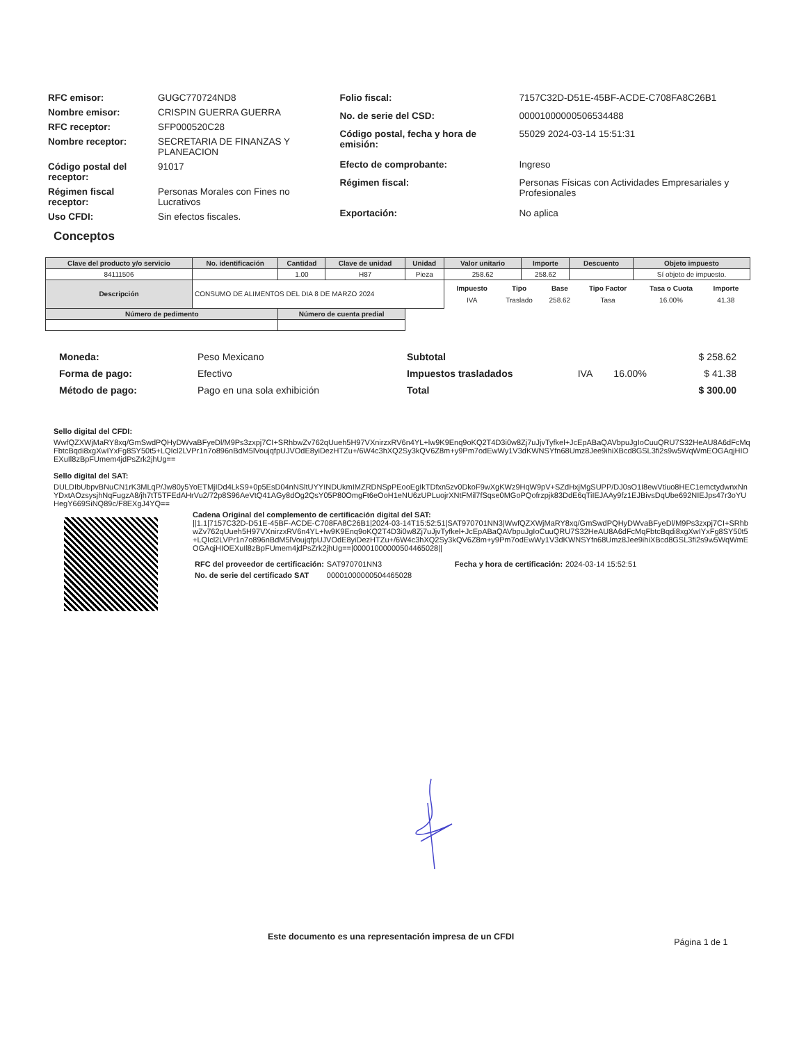| RFC emisor: | GUGC770724ND8 |
| Nombre emisor: | CRISPIN GUERRA GUERRA |
| RFC receptor: | SFP000520C28 |
| Nombre receptor: | SECRETARIA DE FINANZAS Y PLANEACION |
| Código postal del receptor: | 91017 |
| Régimen fiscal receptor: | Personas Morales con Fines no Lucrativos |
| Uso CFDI: | Sin efectos fiscales. |
| Folio fiscal: | 7157C32D-D51E-45BF-ACDE-C708FA8C26B1 |
| No. de serie del CSD: | 00001000000506534488 |
| Código postal, fecha y hora de emisión: | 55029 2024-03-14 15:51:31 |
| Efecto de comprobante: | Ingreso |
| Régimen fiscal: | Personas Físicas con Actividades Empresariales y Profesionales |
| Exportación: | No aplica |
Conceptos
| Clave del producto y/o servicio | No. identificación | Cantidad | Clave de unidad | Unidad | Valor unitario | Importe | Descuento | Objeto impuesto |
| --- | --- | --- | --- | --- | --- | --- | --- | --- |
| 84111506 | | 1.00 | H87 | Pieza | 258.62 | 258.62 | | Sí objeto de impuesto. |
| Descripción | CONSUMO DE ALIMENTOS DEL DIA 8 DE MARZO 2024 | | | | / Impuesto / Tipo / Base / Tipo Factor / Tasa o Cuota / Importe / / --- / --- / --- / --- / --- / --- / / IVA / Traslado / 258.62 / Tasa / 16.00% / 41.38 / | | | |
| Número de pedimento | | Número de cuenta predial | | | | | | |
| Moneda: | Peso Mexicano |
| Forma de pago: | Efectivo |
| Método de pago: | Pago en una sola exhibición |
| Subtotal | | | $ 258.62 |
| Impuestos trasladados | IVA | 16.00% | $ 41.38 |
| Total | | | $ 300.00 |
Sello digital del CFDI:
WwfQZXWjMaRY8xq/GmSwdPQHyDWvaBFyeDl/M9Ps3zxpj7CI+SRhbwZv762qUueh5H97VXnirzxRV6n4YL+lw9K9Enq9oKQ2T4D3i0w8Zj7uJjvTyfkel+JcEpABaQAVbpuJgIoCuuQRU7S32HeAU8A6dFcMqFbtcBqdi8xgXwIYxFg8SY50t5+LQIcl2LVPr1n7o896nBdM5lVoujqfpUJVOdE8yiDezHTZu+/6W4c3hXQ2Sy3kQV6Z8m+y9Pm7odEwWy1V3dKWNSYfn68Umz8Jee9ihiXBcd8GSL3fi2s9w5WqWmEOGAqjHIOEXuIl8zBpFUmem4jdPsZrk2jhUg==
Sello digital del SAT:
DULDIbUbpvBNuCN1rK3MLqP/Jw80y5YoETMjIDd4LkS9+0p5EsD04nNSltUYYINDUkmIMZRDNSpPEooEgIkTDfxn5zv0DkoF9wXgKWz9HqW9pV+SZdHxjMgSUPP/DJ0sO1I8ewVtiuo8HEC1emctydwnxNnYDxtAOzsysjhNqFugzA8/jh7tT5TFEdAHrVu2/72p8S96AeVtQ41AGy8dOg2QsY05P80OmgFt6eOoH1eNU6zUPLuojrXNtFMil7fSqse0MGoPQofrzpjk83DdE6qTiIEJAAy9fz1EJBivsDqUbe692NIEJps47r3oYUHegY669SiNQ89c/F8EXgJ4YQ==
Cadena Original del complemento de certificación digital del SAT:
||1.1|7157C32D-D51E-45BF-ACDE-C708FA8C26B1|2024-03-14T15:52:51|SAT970701NN3|WwfQZXWjMaRY8xq/GmSwdPQHyDWvaBFyeDl/M9Ps3zxpj7CI+SRhbwZv762qUueh5H97VXnirzxRV6n4YL+lw9K9Enq9oKQ2T4D3i0w8Zj7uJjvTyfkel+JcEpABaQAVbpuJgIoCuuQRU7S32HeAU8A6dFcMqFbtcBqdi8xgXwIYxFg8SY50t5+LQIcl2LVPr1n7o896nBdM5lVoujqfpUJVOdE8yiDezHTZu+/6W4c3hXQ2Sy3kQV6Z8m+y9Pm7odEwWy1V3dKWNSYfn68Umz8Jee9ihiXBcd8GSL3fi2s9w5WqWmEOGAqjHIOEXuIl8zBpFUmem4jdPsZrk2jhUg==|00001000000504465028||
| RFC del proveedor de certificación: | SAT970701NN3 | Fecha y hora de certificación: | 2024-03-14 15:52:51 |
| No. de serie del certificado SAT | 00001000000504465028 | | |
Este documento es una representación impresa de un CFDI Página 1 de 1